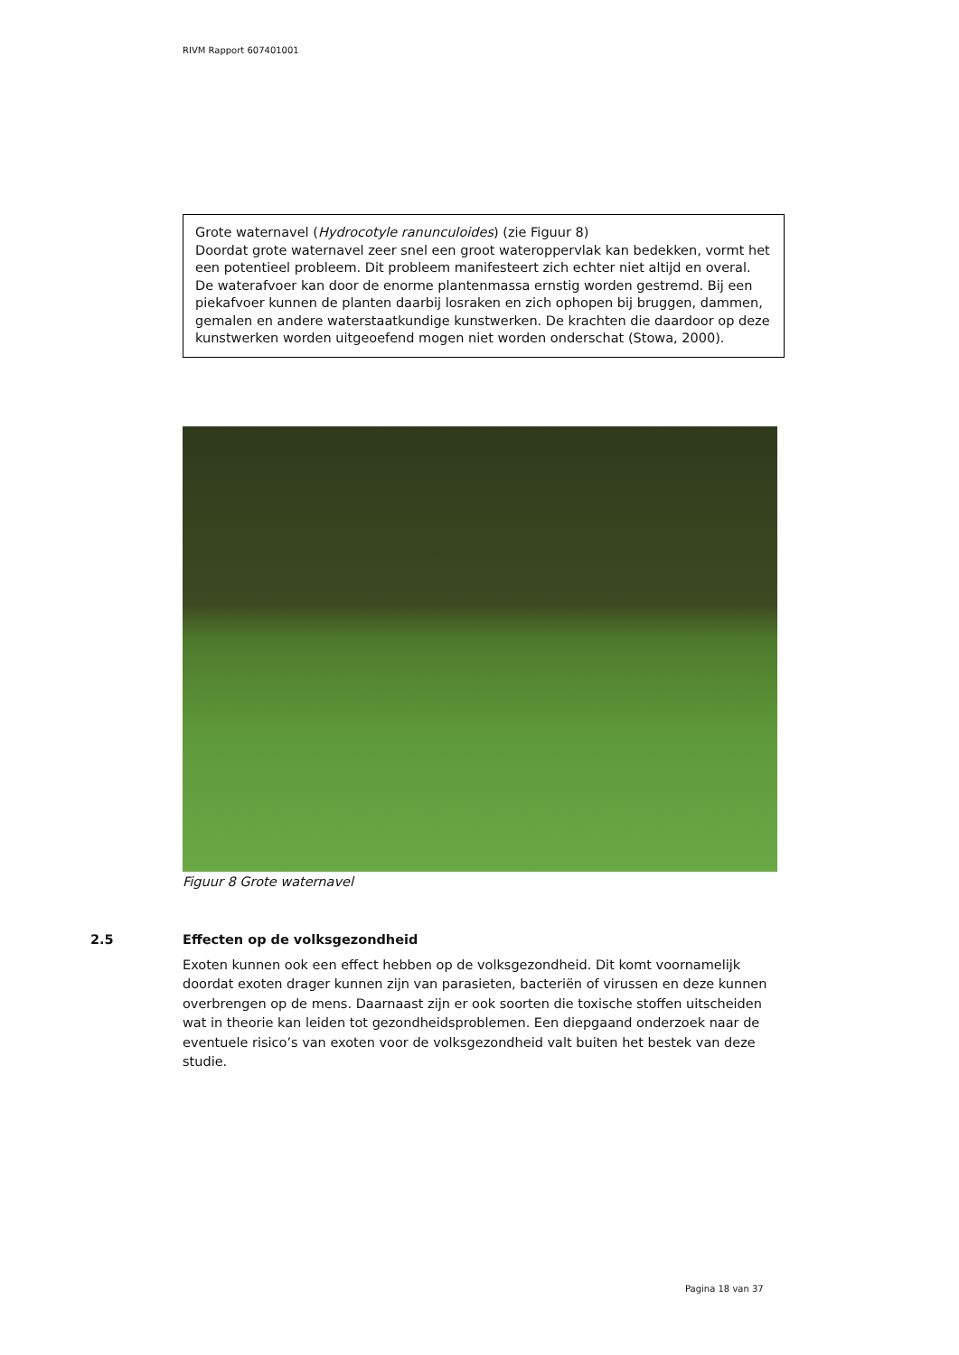RIVM Rapport 607401001
Grote waternavel (Hydrocotyle ranunculoides) (zie Figuur 8)
Doordat grote waternavel zeer snel een groot wateroppervlak kan bedekken, vormt het een potentieel probleem. Dit probleem manifesteert zich echter niet altijd en overal. De waterafvoer kan door de enorme plantenmassa ernstig worden gestremd. Bij een piekafvoer kunnen de planten daarbij losraken en zich ophopen bij bruggen, dammen, gemalen en andere waterstaatkundige kunstwerken. De krachten die daardoor op deze kunstwerken worden uitgeoefend mogen niet worden onderschat (Stowa, 2000).
Figuur 8 Grote waternavel
2.5 Effecten op de volksgezondheid
Exoten kunnen ook een effect hebben op de volksgezondheid. Dit komt voornamelijk doordat exoten drager kunnen zijn van parasieten, bacteriën of virussen en deze kunnen overbrengen op de mens. Daarnaast zijn er ook soorten die toxische stoffen uitscheiden wat in theorie kan leiden tot gezondheidsproblemen. Een diepgaand onderzoek naar de eventuele risico’s van exoten voor de volksgezondheid valt buiten het bestek van deze studie.
Pagina 18 van 37